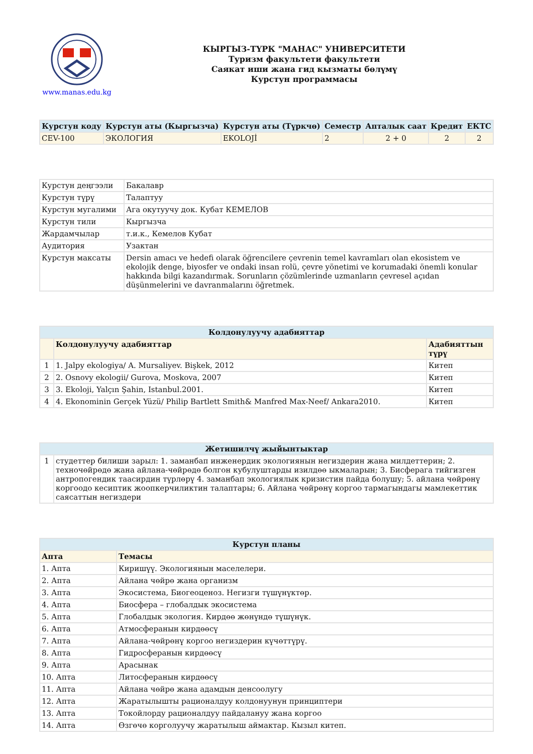www.manas.edu.kg
КЫРГЫЗ-ТҮРК "МАНАС" УНИВЕРСИТЕТИ
Туризм факультети факультети
Саякат иши жана гид кызматы бөлүмү
Курстун программасы
| Курстун коду | Курстун аты (Кыргызча) | Курстун аты (Түркчө) | Семестр | Апталык саат | Кредит | ЕКТС |
| --- | --- | --- | --- | --- | --- | --- |
| CEV-100 | ЭКОЛОГИЯ | EKOLOJİ | 2 | 2 + 0 | 2 | 2 |
| Курстун деңгээли | Бакалавр |
| Курстун түрү | Талаптуу |
| Курстун мугалими | Ага окутуучу док. Кубат КЕМЕЛОВ |
| Курстун тили | Кыргызча |
| Жардамчылар | т.и.к., Кемелов Кубат |
| Аудитория | Узактан |
| Курстун максаты | Dersin amacı ve hedefi olarak öğrencilere çevrenin temel kavramları olan ekosistem ve ekolojik denge, biyosfer ve ondaki insan rolü, çevre yönetimi ve korumadaki önemli konular hakkında bilgi kazandırmak. Sorunların çözümlerinde uzmanların çevresel açıdan düşünmelerini ve davranmalarını öğretmek. |
| Колдонулуучу адабияттар | | |
| --- | --- | --- |
| | Колдонулуучу адабияттар | Адабияттын түрү |
| 1 | 1. Jalpy ekologiya/ A. Mursaliyev. Bişkek, 2012 | Китеп |
| 2 | 2. Osnovy ekologii/ Gurova, Moskova, 2007 | Китеп |
| 3 | 3. Ekoloji, Yalçın Şahin, Istanbul.2001. | Китеп |
| 4 | 4. Ekonominin Gerçek Yüzü/ Philip Bartlett Smith& Manfred Max-Neef/ Ankara2010. | Китеп |
| Жетишилчү жыйынтыктар | |
| --- | --- |
| 1 | студеттер билиши зарыл: 1. заманбап инженердик экологиянын негиздерин жана милдеттерин; 2. техночөйрөдө жана айлана-чөйрөдө болгон кубулуштарды изилдөө ыкмаларын; 3. Бисферага тийгизген антропогендик таасирдин түрлөрү 4. заманбап экологиялык кризистин пайда болушу; 5. айлана чөйрөнү коргоодо кесиптик жоопкерчиликтин талаптары; 6. Айлана чөйрөнү коргоо тармагындагы мамлекеттик саясаттын негиздери |
| Курстун планы | |
| --- | --- |
| Апта | Темасы |
| 1. Апта | Киришүү. Экологиянын маселелери. |
| 2. Апта | Айлана чөйрө жана организм |
| 3. Апта | Экосистема, Биогеоценоз. Негизги түшүнүктөр. |
| 4. Апта | Биосфера – глобалдык экосистема |
| 5. Апта | Глобалдык экология. Кирдөө жөнүндө түшүнүк. |
| 6. Апта | Атмосферанын кирдөөсү |
| 7. Апта | Айлана-чөйрөнү коргоо негиздерин күчөттүрү. |
| 8. Апта | Гидросферанын кирдөөсү |
| 9. Апта | Арасынак |
| 10. Апта | Литосферанын кирдөөсү |
| 11. Апта | Айлана чөйрө жана адамдын денсоолугу |
| 12. Апта | Жаратылышты рационалдуу колдонуунун принциптери |
| 13. Апта | Токойлорду рационалдуу пайдалануу жана коргоо |
| 14. Апта | Өзгөчө корголуучу жаратылыш аймактар. Кызыл китеп. |